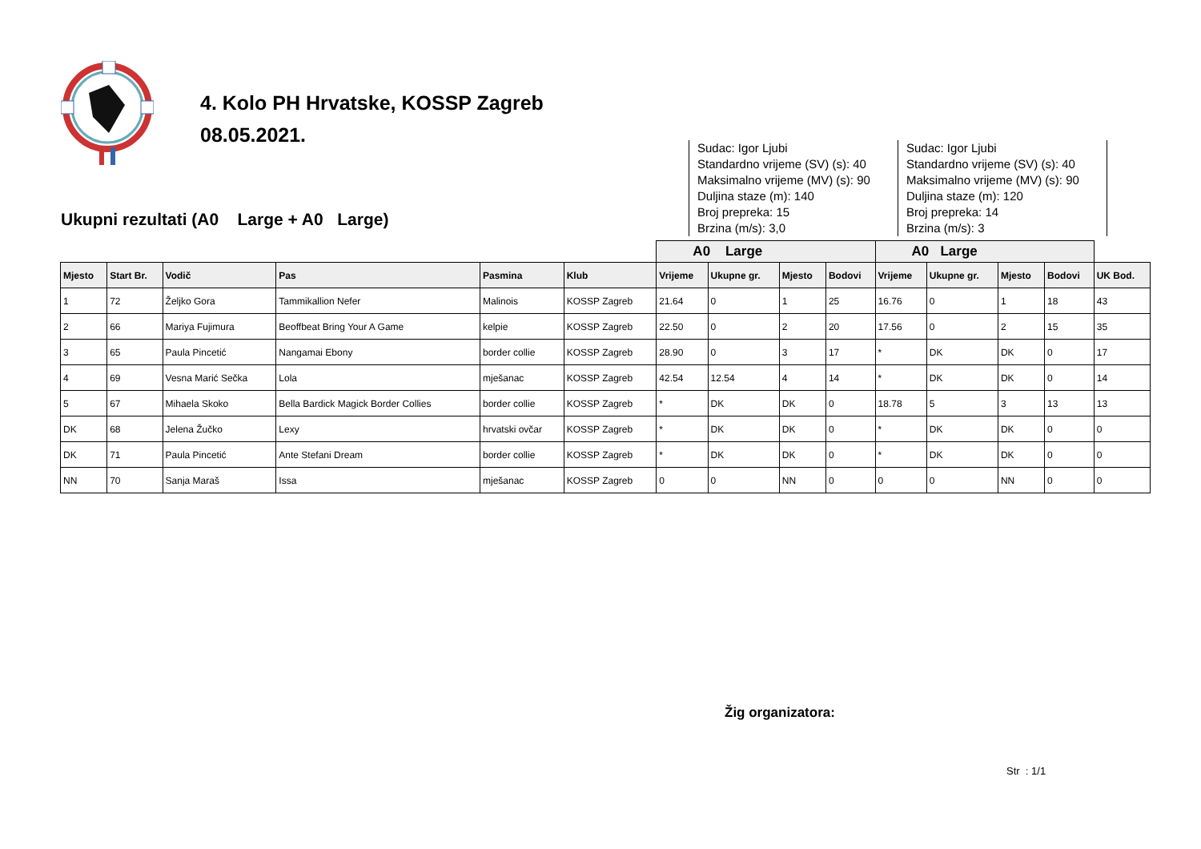4. Kolo PH Hrvatske, KOSSP Zagreb
08.05.2021.
Ukupni rezultati (A0 Large + A0 Large)
Sudac: Igor Ljubi
Standardno vrijeme (SV) (s): 40
Maksimalno vrijeme (MV) (s): 90
Duljina staze (m): 140
Broj prepreka: 15
Brzina (m/s): 3,0
Sudac: Igor Ljubi
Standardno vrijeme (SV) (s): 40
Maksimalno vrijeme (MV) (s): 90
Duljina staze (m): 120
Broj prepreka: 14
Brzina (m/s): 3
| | | | | | | A0 Large | | | | A0 Large | | | | |
| --- | --- | --- | --- | --- | --- | --- | --- | --- | --- | --- | --- | --- | --- | --- |
| Mjesto | Start Br. | Vodič | Pas | Pasmina | Klub | Vrijeme | Ukupne gr. | Mjesto | Bodovi | Vrijeme | Ukupne gr. | Mjesto | Bodovi | UK Bod. |
| 1 | 72 | Željko Gora | Tammikallion Nefer | Malinois | KOSSP Zagreb | 21.64 | 0 | 1 | 25 | 16.76 | 0 | 1 | 18 | 43 |
| 2 | 66 | Mariya Fujimura | Beoffbeat Bring Your A Game | kelpie | KOSSP Zagreb | 22.50 | 0 | 2 | 20 | 17.56 | 0 | 2 | 15 | 35 |
| 3 | 65 | Paula Pincetić | Nangamai Ebony | border collie | KOSSP Zagreb | 28.90 | 0 | 3 | 17 | * | DK | DK | 0 | 17 |
| 4 | 69 | Vesna Marić Sečka | Lola | mješanac | KOSSP Zagreb | 42.54 | 12.54 | 4 | 14 | * | DK | DK | 0 | 14 |
| 5 | 67 | Mihaela Skoko | Bella Bardick Magick Border Collies | border collie | KOSSP Zagreb | * | DK | DK | 0 | 18.78 | 5 | 3 | 13 | 13 |
| DK | 68 | Jelena Žučko | Lexy | hrvatski ovčar | KOSSP Zagreb | * | DK | DK | 0 | * | DK | DK | 0 | 0 |
| DK | 71 | Paula Pincetić | Ante Stefani Dream | border collie | KOSSP Zagreb | * | DK | DK | 0 | * | DK | DK | 0 | 0 |
| NN | 70 | Sanja Maraš | Issa | mješanac | KOSSP Zagreb | 0 | 0 | NN | 0 | 0 | 0 | NN | 0 | 0 |
Žig organizatora:
Str : 1/1